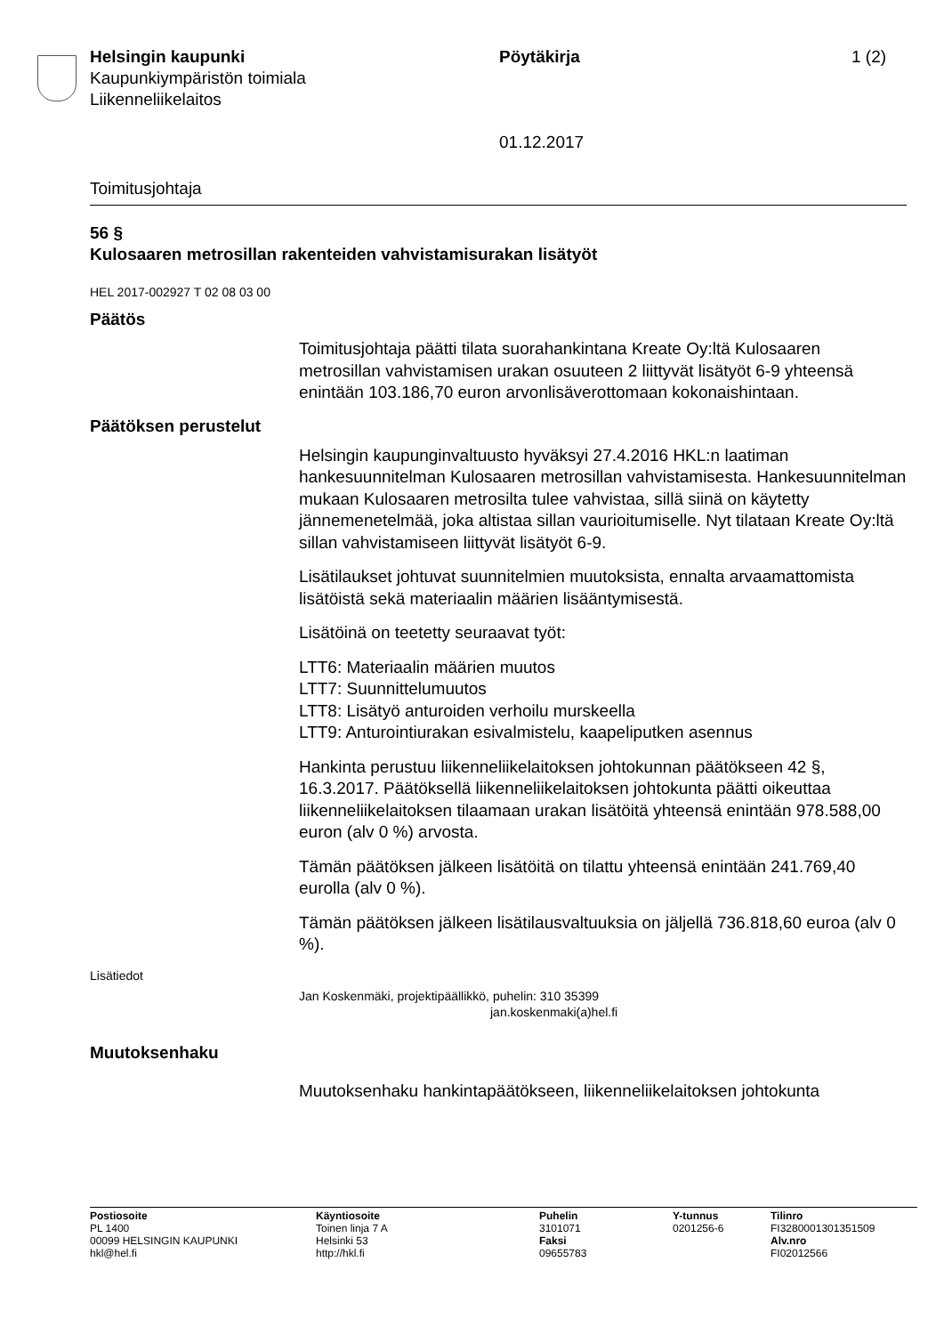Helsingin kaupunki
Kaupunkiympäristön toimiala
Liikenneliikelaitos
Pöytäkirja
01.12.2017
1 (2)
Toimitusjohtaja
56 §
Kulosaaren metrosillan rakenteiden vahvistamisurakan lisätyöt
HEL 2017-002927 T 02 08 03 00
Päätös
Toimitusjohtaja päätti tilata suorahankintana Kreate Oy:ltä Kulosaaren metrosillan vahvistamisen urakan osuuteen 2 liittyvät lisätyöt 6-9 yhteensä enintään 103.186,70 euron arvonlisäverottomaan kokonaishintaan.
Päätöksen perustelut
Helsingin kaupunginvaltuusto hyväksyi 27.4.2016 HKL:n laatiman hankesuunnitelman Kulosaaren metrosillan vahvistamisesta. Hankesuunnitelman mukaan Kulosaaren metrosilta tulee vahvistaa, sillä siinä on käytetty jännemenetelmää, joka altistaa sillan vaurioitumiselle. Nyt tilataan Kreate Oy:ltä sillan vahvistamiseen liittyvät lisätyöt 6-9.
Lisätilaukset johtuvat suunnitelmien muutoksista, ennalta arvaamattomista lisätöistä sekä materiaalin määrien lisääntymisestä.
Lisätöinä on teetetty seuraavat työt:
LTT6: Materiaalin määrien muutos
LTT7: Suunnittelumuutos
LTT8: Lisätyö anturoiden verhoilu murskeella
LTT9: Anturointiurakan esivalmistelu, kaapeliputken asennus
Hankinta perustuu liikenneliikelaitoksen johtokunnan päätökseen 42 §, 16.3.2017. Päätöksellä liikenneliikelaitoksen johtokunta päätti oikeuttaa liikenneliikelaitoksen tilaamaan urakan lisätöitä yhteensä enintään 978.588,00 euron (alv 0 %) arvosta.
Tämän päätöksen jälkeen lisätöitä on tilattu yhteensä enintään 241.769,40 eurolla (alv 0 %).
Tämän päätöksen jälkeen lisätilausvaltuuksia on jäljellä 736.818,60 euroa (alv 0 %).
Lisätiedot
Jan Koskenmäki, projektipäällikkö, puhelin: 310 35399
jan.koskenmaki(a)hel.fi
Muutoksenhaku
Muutoksenhaku hankintapäätökseen, liikenneliikelaitoksen johtokunta
Postiosoite
PL 1400
00099 HELSINGIN KAUPUNKI
hkl@hel.fi
Käyntiosoite
Toinen linja 7 A
Helsinki 53
http://hkl.fi
Puhelin
3101071
Faksi
09655783
Y-tunnus
0201256-6
Tilinro
FI3280001301351509
Alv.nro
FI02012566